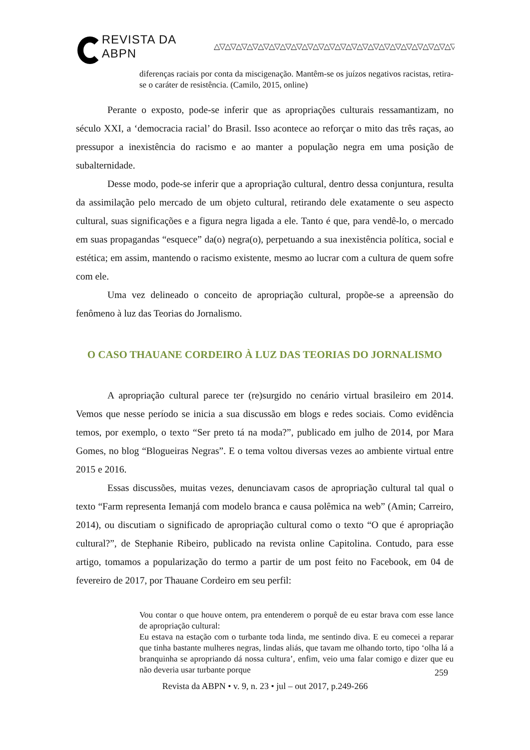REVISTA DA ABPN △▽△▽△▽△▽△▽△▽△▽△▽△▽△▽△▽△▽△▽△▽△▽△▽△▽△▽△▽△▽△▽△▽△▽△▽△▽△▽
diferenças raciais por conta da miscigenação. Mantêm-se os juízos negativos racistas, retira-se o caráter de resistência. (Camilo, 2015, online)
Perante o exposto, pode-se inferir que as apropriações culturais ressamantizam, no século XXI, a ‘democracia racial’ do Brasil. Isso acontece ao reforçar o mito das três raças, ao pressupor a inexistência do racismo e ao manter a população negra em uma posição de subalternidade.
Desse modo, pode-se inferir que a apropriação cultural, dentro dessa conjuntura, resulta da assimilação pelo mercado de um objeto cultural, retirando dele exatamente o seu aspecto cultural, suas significações e a figura negra ligada a ele. Tanto é que, para vendê-lo, o mercado em suas propagandas “esquece” da(o) negra(o), perpetuando a sua inexistência política, social e estética; em assim, mantendo o racismo existente, mesmo ao lucrar com a cultura de quem sofre com ele.
Uma vez delineado o conceito de apropriação cultural, propõe-se a apreensão do fenômeno à luz das Teorias do Jornalismo.
O CASO THAUANE CORDEIRO À LUZ DAS TEORIAS DO JORNALISMO
A apropriação cultural parece ter (re)surgido no cenário virtual brasileiro em 2014. Vemos que nesse período se inicia a sua discussão em blogs e redes sociais. Como evidência temos, por exemplo, o texto “Ser preto tá na moda?”, publicado em julho de 2014, por Mara Gomes, no blog “Blogueiras Negras”. E o tema voltou diversas vezes ao ambiente virtual entre 2015 e 2016.
Essas discussões, muitas vezes, denunciavam casos de apropriação cultural tal qual o texto “Farm representa Iemanjá com modelo branca e causa polêmica na web” (Amin; Carreiro, 2014), ou discutiam o significado de apropriação cultural como o texto “O que é apropriação cultural?”, de Stephanie Ribeiro, publicado na revista online Capitolina. Contudo, para esse artigo, tomamos a popularização do termo a partir de um post feito no Facebook, em 04 de fevereiro de 2017, por Thauane Cordeiro em seu perfil:
Vou contar o que houve ontem, pra entenderem o porquê de eu estar brava com esse lance de apropriação cultural:
Eu estava na estação com o turbante toda linda, me sentindo diva. E eu comecei a reparar que tinha bastante mulheres negras, lindas aliás, que tavam me olhando torto, tipo ‘olha lá a branquinha se apropriando dá nossa cultura’, enfim, veio uma falar comigo e dizer que eu não deveria usar turbante porque
259
Revista da ABPN • v. 9, n. 23 • jul – out 2017, p.249-266